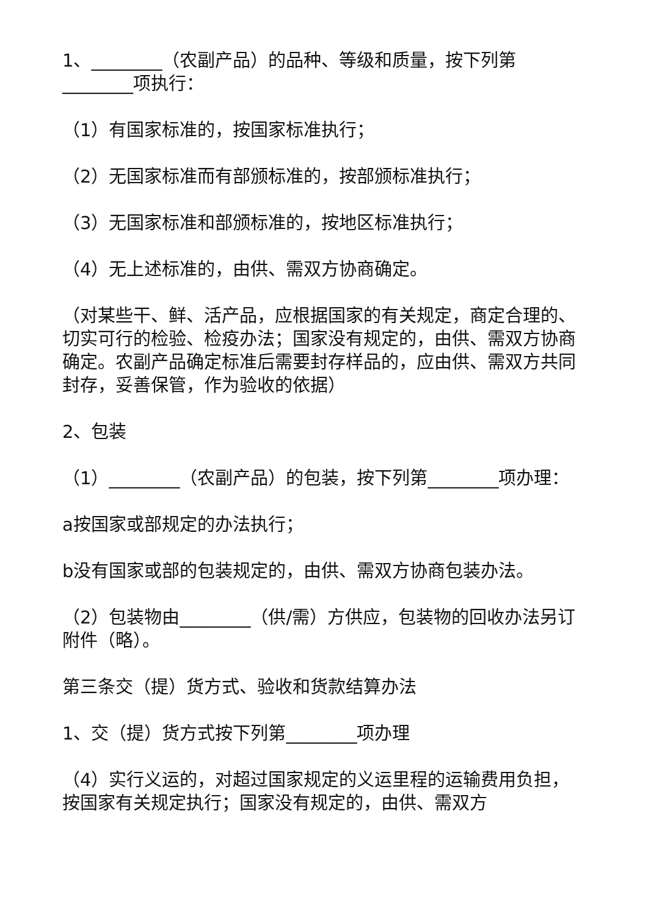1、________（农副产品）的品种、等级和质量，按下列第________项执行：
（1）有国家标准的，按国家标准执行；
（2）无国家标准而有部颁标准的，按部颁标准执行；
（3）无国家标准和部颁标准的，按地区标准执行；
（4）无上述标准的，由供、需双方协商确定。
（对某些干、鲜、活产品，应根据国家的有关规定，商定合理的、切实可行的检验、检疫办法；国家没有规定的，由供、需双方协商确定。农副产品确定标准后需要封存样品的，应由供、需双方共同封存，妥善保管，作为验收的依据）
2、包装
（1）________（农副产品）的包装，按下列第________项办理：
a按国家或部规定的办法执行；
b没有国家或部的包装规定的，由供、需双方协商包装办法。
（2）包装物由________（供/需）方供应，包装物的回收办法另订附件（略）。
第三条交（提）货方式、验收和货款结算办法
1、交（提）货方式按下列第________项办理
（4）实行义运的，对超过国家规定的义运里程的运输费用负担，按国家有关规定执行；国家没有规定的，由供、需双方